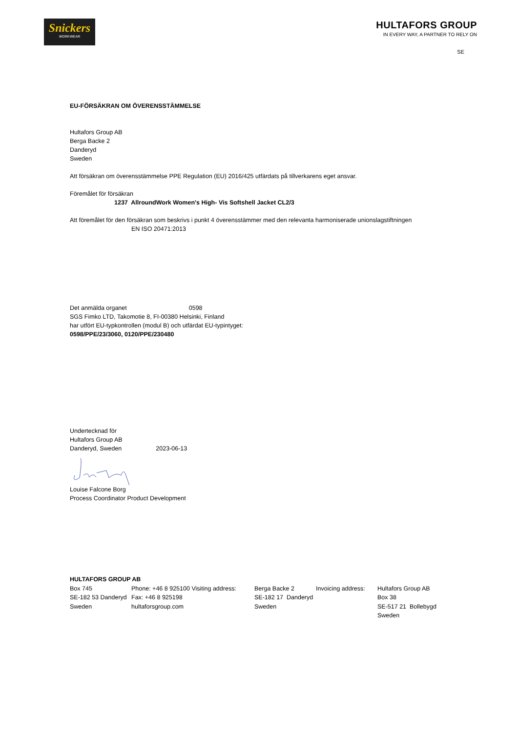Snickers
WORKWEAR
HULTAFORS GROUP
IN EVERY WAY, A PARTNER TO RELY ON
SE
EU-FÖRSÄKRAN OM ÖVERENSSTÄMMELSE
Hultafors Group AB
Berga Backe 2
Danderyd
Sweden
Att försäkran om överensstämmelse PPE Regulation (EU) 2016/425 utfärdats på tillverkarens eget ansvar.
Föremålet för försäkran
1237 AllroundWork Women's High- Vis Softshell Jacket CL2/3
Att föremålet för den försäkran som beskrivs i punkt 4 överensstämmer med den relevanta harmoniserade unionslagstiftningen
EN ISO 20471:2013
Det anmälda organet 0598
SGS Fimko LTD, Takomotie 8, FI-00380 Helsinki, Finland
har utfört EU-typkontrollen (modul B) och utfärdat EU-typintyget:
0598/PPE/23/3060, 0120/PPE/230480
Undertecknad för
Hultafors Group AB
Danderyd, Sweden 2023-06-13
Louise Falcone Borg
Process Coordinator Product Development
HULTAFORS GROUP AB
| Box 745 SE-182 53 Danderyd Sweden | Phone: +46 8 925100 Visiting address: Fax: +46 8 925198 hultaforsgroup.com | Berga Backe 2 SE-182 17 Danderyd Sweden | Invoicing address: | Hultafors Group AB Box 38 SE-517 21 Bollebygd Sweden |